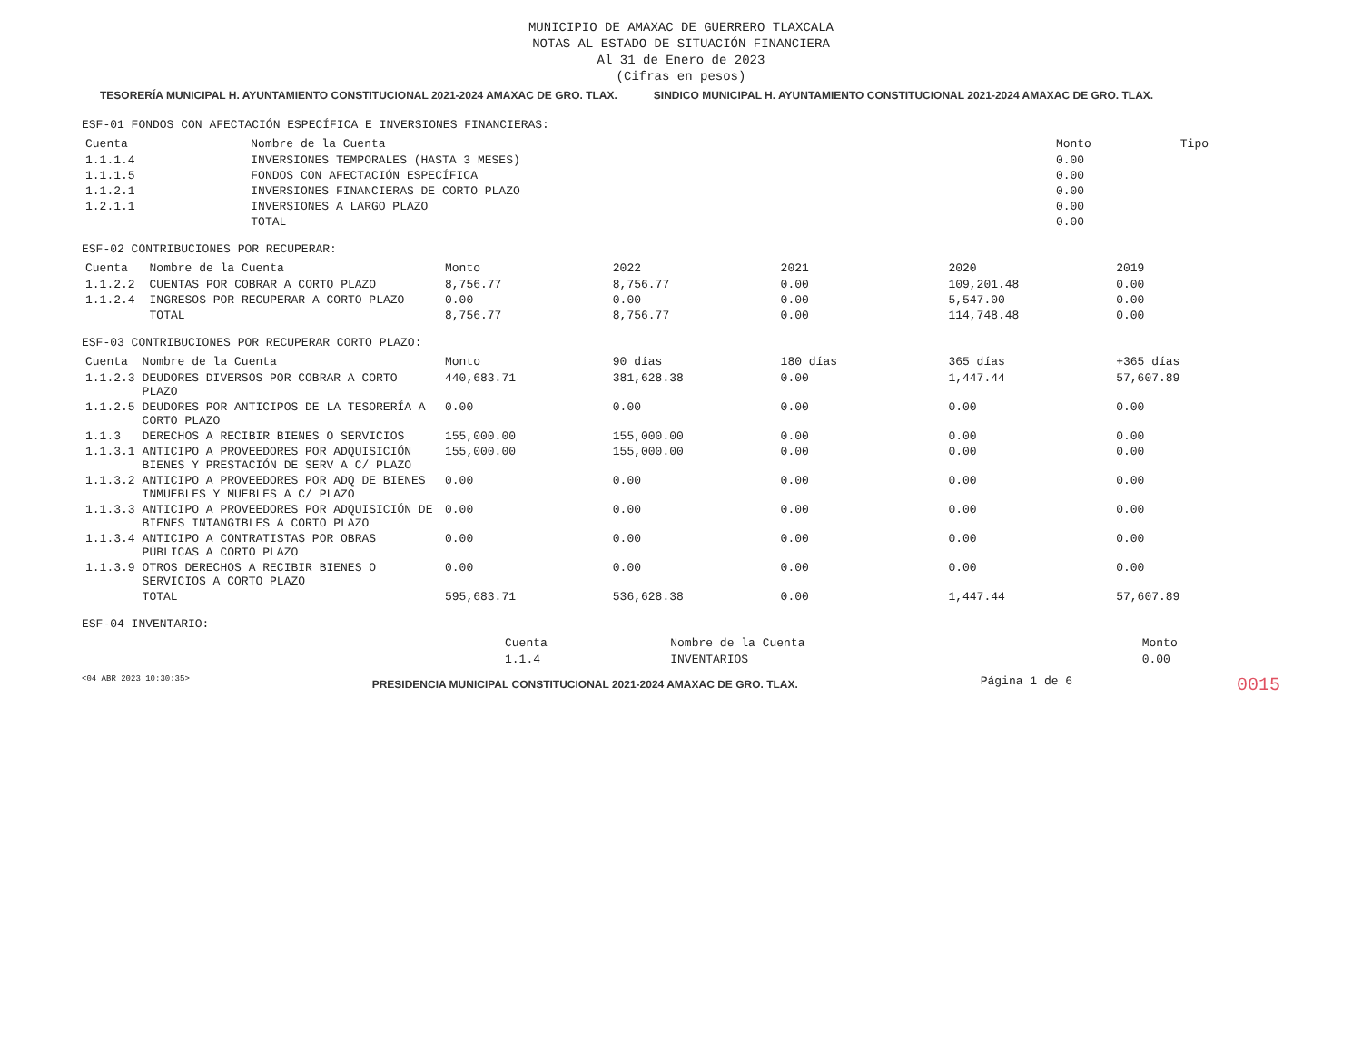MUNICIPIO DE AMAXAC DE GUERRERO TLAXCALA
NOTAS AL ESTADO DE SITUACIÓN FINANCIERA
Al 31 de Enero de 2023
(Cifras en pesos)
TESORERÍA MUNICIPAL H. AYUNTAMIENTO CONSTITUCIONAL 2021-2024 AMAXAC DE GRO. TLAX. SINDICO MUNICIPAL H. AYUNTAMIENTO CONSTITUCIONAL 2021-2024 AMAXAC DE GRO. TLAX.
ESF-01 FONDOS CON AFECTACIÓN ESPECÍFICA E INVERSIONES FINANCIERAS:
| Cuenta | Nombre de la Cuenta | Monto | Tipo |
| --- | --- | --- | --- |
| 1.1.1.4 | INVERSIONES TEMPORALES (HASTA 3 MESES) | 0.00 | |
| 1.1.1.5 | FONDOS CON AFECTACIÓN ESPECÍFICA | 0.00 | |
| 1.1.2.1 | INVERSIONES FINANCIERAS DE CORTO PLAZO | 0.00 | |
| 1.2.1.1 | INVERSIONES A LARGO PLAZO | 0.00 | |
| | TOTAL | 0.00 | |
ESF-02 CONTRIBUCIONES POR RECUPERAR:
| Cuenta | Nombre de la Cuenta | Monto | 2022 | 2021 | 2020 | 2019 |
| --- | --- | --- | --- | --- | --- | --- |
| 1.1.2.2 | CUENTAS POR COBRAR A CORTO PLAZO | 8,756.77 | 8,756.77 | 0.00 | 109,201.48 | 0.00 |
| 1.1.2.4 | INGRESOS POR RECUPERAR A CORTO PLAZO | 0.00 | 0.00 | 0.00 | 5,547.00 | 0.00 |
| | TOTAL | 8,756.77 | 8,756.77 | 0.00 | 114,748.48 | 0.00 |
ESF-03 CONTRIBUCIONES POR RECUPERAR CORTO PLAZO:
| Cuenta | Nombre de la Cuenta | Monto | 90 días | 180 días | 365 días | +365 días |
| --- | --- | --- | --- | --- | --- | --- |
| 1.1.2.3 | DEUDORES DIVERSOS POR COBRAR A CORTO PLAZO | 440,683.71 | 381,628.38 | 0.00 | 1,447.44 | 57,607.89 |
| 1.1.2.5 | DEUDORES POR ANTICIPOS DE LA TESORERÍA A CORTO PLAZO | 0.00 | 0.00 | 0.00 | 0.00 | 0.00 |
| 1.1.3 | DERECHOS A RECIBIR BIENES O SERVICIOS | 155,000.00 | 155,000.00 | 0.00 | 0.00 | 0.00 |
| 1.1.3.1 | ANTICIPO A PROVEEDORES POR ADQUISICIÓN BIENES Y PRESTACIÓN DE SERV A C/ PLAZO | 155,000.00 | 155,000.00 | 0.00 | 0.00 | 0.00 |
| 1.1.3.2 | ANTICIPO A PROVEEDORES POR ADQ DE BIENES INMUEBLES Y MUEBLES A C/ PLAZO | 0.00 | 0.00 | 0.00 | 0.00 | 0.00 |
| 1.1.3.3 | ANTICIPO A PROVEEDORES POR ADQUISICIÓN DE BIENES INTANGIBLES A CORTO PLAZO | 0.00 | 0.00 | 0.00 | 0.00 | 0.00 |
| 1.1.3.4 | ANTICIPO A CONTRATISTAS POR OBRAS PÚBLICAS A CORTO PLAZO | 0.00 | 0.00 | 0.00 | 0.00 | 0.00 |
| 1.1.3.9 | OTROS DERECHOS A RECIBIR BIENES O SERVICIOS A CORTO PLAZO | 0.00 | 0.00 | 0.00 | 0.00 | 0.00 |
| | TOTAL | 595,683.71 | 536,628.38 | 0.00 | 1,447.44 | 57,607.89 |
ESF-04 INVENTARIO:
| Cuenta | Nombre de la Cuenta | Monto |
| --- | --- | --- |
| 1.1.4 | INVENTARIOS | 0.00 |
<04 ABR 2023 10:30:35> PRESIDENCIA MUNICIPAL CONSTITUCIONAL 2021-2024 AMAXAC DE GRO. TLAX. Página 1 de 6 0015